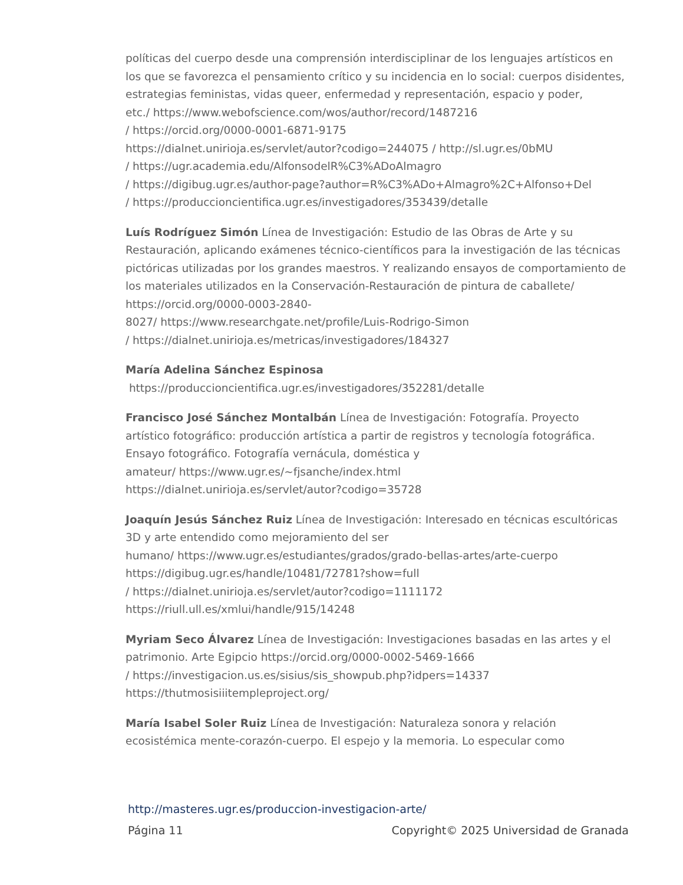políticas del cuerpo desde una comprensión interdisciplinar de los lenguajes artísticos en los que se favorezca el pensamiento crítico y su incidencia en lo social: cuerpos disidentes, estrategias feministas, vidas queer, enfermedad y representación, espacio y poder,
etc./ https://www.webofscience.com/wos/author/record/1487216
/ https://orcid.org/0000-0001-6871-9175
https://dialnet.unirioja.es/servlet/autor?codigo=244075 / http://sl.ugr.es/0bMU
/ https://ugr.academia.edu/AlfonsodelR%C3%ADoAlmagro
/ https://digibug.ugr.es/author-page?author=R%C3%ADo+Almagro%2C+Alfonso+Del
/ https://produccioncientifica.ugr.es/investigadores/353439/detalle
Luís Rodríguez Simón Línea de Investigación: Estudio de las Obras de Arte y su Restauración, aplicando exámenes técnico-científicos para la investigación de las técnicas pictóricas utilizadas por los grandes maestros. Y realizando ensayos de comportamiento de los materiales utilizados en la Conservación-Restauración de pintura de caballete/ https://orcid.org/0000-0003-2840-
8027/ https://www.researchgate.net/profile/Luis-Rodrigo-Simon
/ https://dialnet.unirioja.es/metricas/investigadores/184327
María Adelina Sánchez Espinosa
https://produccioncientifica.ugr.es/investigadores/352281/detalle
Francisco José Sánchez Montalbán Línea de Investigación: Fotografía. Proyecto artístico fotográfico: producción artística a partir de registros y tecnología fotográfica. Ensayo fotográfico. Fotografía vernácula, doméstica y
amateur/ https://www.ugr.es/~fjsanche/index.html
https://dialnet.unirioja.es/servlet/autor?codigo=35728
Joaquín Jesús Sánchez Ruiz Línea de Investigación: Interesado en técnicas escultóricas 3D y arte entendido como mejoramiento del ser
humano/ https://www.ugr.es/estudiantes/grados/grado-bellas-artes/arte-cuerpo
https://digibug.ugr.es/handle/10481/72781?show=full
/ https://dialnet.unirioja.es/servlet/autor?codigo=1111172
https://riull.ull.es/xmlui/handle/915/14248
Myriam Seco Álvarez Línea de Investigación: Investigaciones basadas en las artes y el patrimonio. Arte Egipcio https://orcid.org/0000-0002-5469-1666
/ https://investigacion.us.es/sisius/sis_showpub.php?idpers=14337
https://thutmosisiiitempleproject.org/
María Isabel Soler Ruiz Línea de Investigación: Naturaleza sonora y relación ecosistémica mente-corazón-cuerpo. El espejo y la memoria. Lo especular como
http://masteres.ugr.es/produccion-investigacion-arte/
Página 11 Copyright© 2025 Universidad de Granada